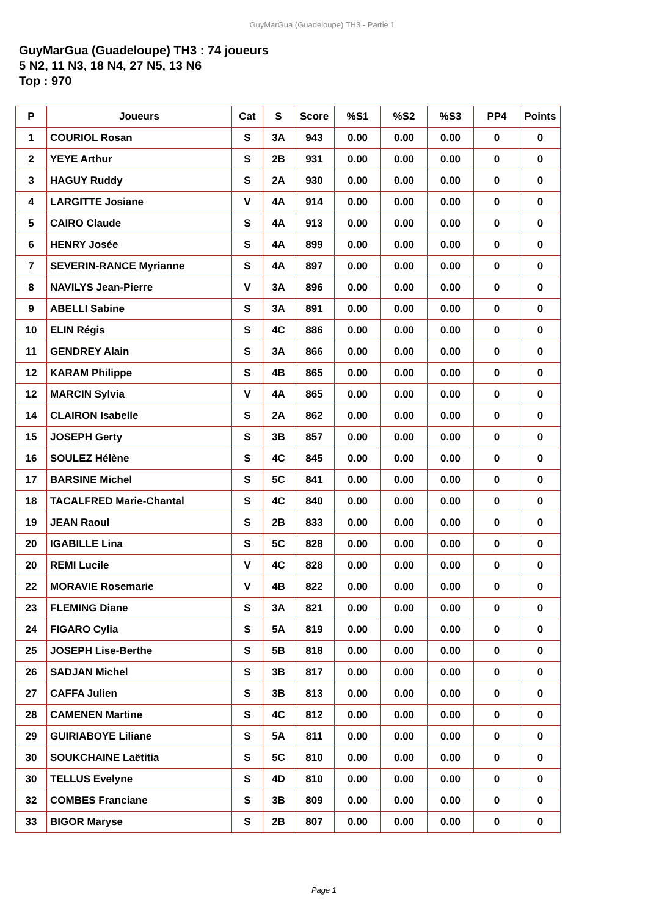GuyMarGua (Guadeloupe) TH3 - Partie 1
GuyMarGua (Guadeloupe) TH3 : 74 joueurs
5 N2, 11 N3, 18 N4, 27 N5, 13 N6
Top : 970
| P | Joueurs | Cat | S | Score | %S1 | %S2 | %S3 | PP4 | Points |
| --- | --- | --- | --- | --- | --- | --- | --- | --- | --- |
| 1 | COURIOL Rosan | S | 3A | 943 | 0.00 | 0.00 | 0.00 | 0 | 0 |
| 2 | YEYE Arthur | S | 2B | 931 | 0.00 | 0.00 | 0.00 | 0 | 0 |
| 3 | HAGUY Ruddy | S | 2A | 930 | 0.00 | 0.00 | 0.00 | 0 | 0 |
| 4 | LARGITTE Josiane | V | 4A | 914 | 0.00 | 0.00 | 0.00 | 0 | 0 |
| 5 | CAIRO Claude | S | 4A | 913 | 0.00 | 0.00 | 0.00 | 0 | 0 |
| 6 | HENRY Josée | S | 4A | 899 | 0.00 | 0.00 | 0.00 | 0 | 0 |
| 7 | SEVERIN-RANCE Myrianne | S | 4A | 897 | 0.00 | 0.00 | 0.00 | 0 | 0 |
| 8 | NAVILYS Jean-Pierre | V | 3A | 896 | 0.00 | 0.00 | 0.00 | 0 | 0 |
| 9 | ABELLI Sabine | S | 3A | 891 | 0.00 | 0.00 | 0.00 | 0 | 0 |
| 10 | ELIN Régis | S | 4C | 886 | 0.00 | 0.00 | 0.00 | 0 | 0 |
| 11 | GENDREY Alain | S | 3A | 866 | 0.00 | 0.00 | 0.00 | 0 | 0 |
| 12 | KARAM Philippe | S | 4B | 865 | 0.00 | 0.00 | 0.00 | 0 | 0 |
| 12 | MARCIN Sylvia | V | 4A | 865 | 0.00 | 0.00 | 0.00 | 0 | 0 |
| 14 | CLAIRON Isabelle | S | 2A | 862 | 0.00 | 0.00 | 0.00 | 0 | 0 |
| 15 | JOSEPH Gerty | S | 3B | 857 | 0.00 | 0.00 | 0.00 | 0 | 0 |
| 16 | SOULEZ Hélène | S | 4C | 845 | 0.00 | 0.00 | 0.00 | 0 | 0 |
| 17 | BARSINE Michel | S | 5C | 841 | 0.00 | 0.00 | 0.00 | 0 | 0 |
| 18 | TACALFRED Marie-Chantal | S | 4C | 840 | 0.00 | 0.00 | 0.00 | 0 | 0 |
| 19 | JEAN Raoul | S | 2B | 833 | 0.00 | 0.00 | 0.00 | 0 | 0 |
| 20 | IGABILLE Lina | S | 5C | 828 | 0.00 | 0.00 | 0.00 | 0 | 0 |
| 20 | REMI Lucile | V | 4C | 828 | 0.00 | 0.00 | 0.00 | 0 | 0 |
| 22 | MORAVIE Rosemarie | V | 4B | 822 | 0.00 | 0.00 | 0.00 | 0 | 0 |
| 23 | FLEMING Diane | S | 3A | 821 | 0.00 | 0.00 | 0.00 | 0 | 0 |
| 24 | FIGARO Cylia | S | 5A | 819 | 0.00 | 0.00 | 0.00 | 0 | 0 |
| 25 | JOSEPH Lise-Berthe | S | 5B | 818 | 0.00 | 0.00 | 0.00 | 0 | 0 |
| 26 | SADJAN Michel | S | 3B | 817 | 0.00 | 0.00 | 0.00 | 0 | 0 |
| 27 | CAFFA Julien | S | 3B | 813 | 0.00 | 0.00 | 0.00 | 0 | 0 |
| 28 | CAMENEN Martine | S | 4C | 812 | 0.00 | 0.00 | 0.00 | 0 | 0 |
| 29 | GUIRIABOYE Liliane | S | 5A | 811 | 0.00 | 0.00 | 0.00 | 0 | 0 |
| 30 | SOUKCHAINE Laëtitia | S | 5C | 810 | 0.00 | 0.00 | 0.00 | 0 | 0 |
| 30 | TELLUS Evelyne | S | 4D | 810 | 0.00 | 0.00 | 0.00 | 0 | 0 |
| 32 | COMBES Franciane | S | 3B | 809 | 0.00 | 0.00 | 0.00 | 0 | 0 |
| 33 | BIGOR Maryse | S | 2B | 807 | 0.00 | 0.00 | 0.00 | 0 | 0 |
Page 1